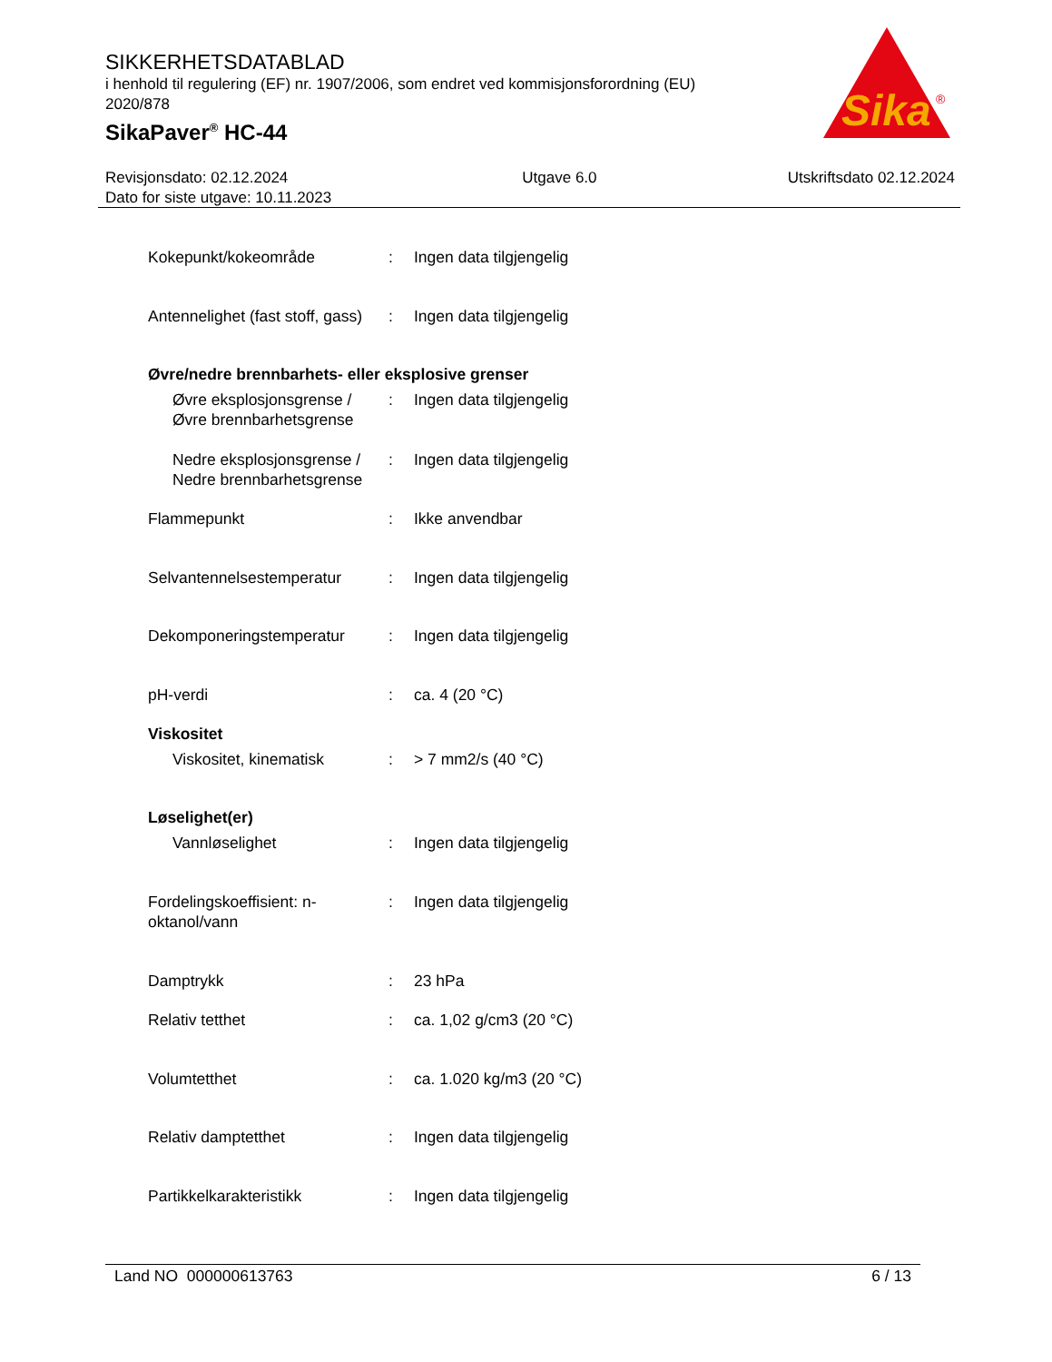SIKKERHETSDATABLAD
i henhold til regulering (EF) nr. 1907/2006, som endret ved kommisjonsforordning (EU) 2020/878
SikaPaver<sup>®</sup> HC-44
Sika
®
Revisjonsdato: 02.12.2024
Dato for siste utgave: 10.11.2023
Utgave 6.0 Utskriftsdato 02.12.2024
Kokepunkt/kokeområde : Ingen data tilgjengelig
Antennelighet (fast stoff, gass)
: Ingen data tilgjengelig
Øvre/nedre brennbarhets- eller eksplosive grenser
Øvre eksplosjonsgrense / Øvre brennbarhetsgrense
: Ingen data tilgjengelig
Nedre eksplosjonsgrense / Nedre brennbarhetsgrense
: Ingen data tilgjengelig
Flammepunkt : Ikke anvendbar
Selvantennelsestemperatur : Ingen data tilgjengelig
Dekomponeringstemperatur : Ingen data tilgjengelig
pH-verdi : ca. 4 (20 °C)
Viskositet
Viskositet, kinematisk : > 7 mm2/s (40 °C)
Løselighet(er)
Vannløselighet : Ingen data tilgjengelig
Fordelingskoeffisient: n-oktanol/vann
: Ingen data tilgjengelig
Damptrykk : 23 hPa
Relativ tetthet : ca. 1,02 g/cm3 (20 °C)
Volumtetthet : ca. 1.020 kg/m3 (20 °C)
Relativ damptetthet : Ingen data tilgjengelig
Partikkelkarakteristikk : Ingen data tilgjengelig
Land NO 000000613763 6 / 13